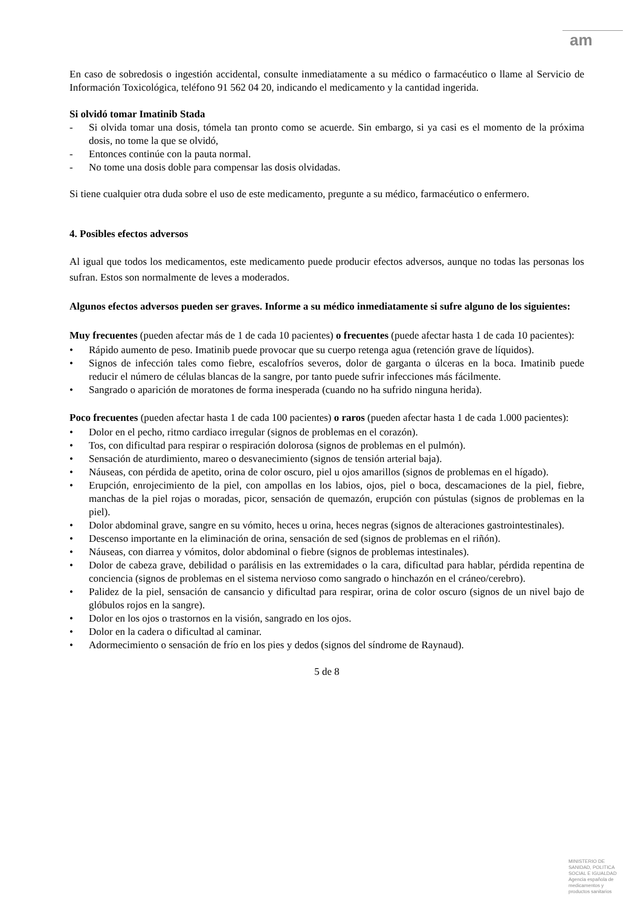am
En caso de sobredosis o ingestión accidental, consulte inmediatamente a su médico o farmacéutico o llame al Servicio de Información Toxicológica, teléfono 91 562 04 20, indicando el medicamento y la cantidad ingerida.
Si olvidó tomar Imatinib Stada
- Si olvida tomar una dosis, tómela tan pronto como se acuerde. Sin embargo, si ya casi es el momento de la próxima dosis, no tome la que se olvidó,
- Entonces continúe con la pauta normal.
- No tome una dosis doble para compensar las dosis olvidadas.
Si tiene cualquier otra duda sobre el uso de este medicamento, pregunte a su médico, farmacéutico o enfermero.
4. Posibles efectos adversos
Al igual que todos los medicamentos, este medicamento puede producir efectos adversos, aunque no todas las personas los sufran. Estos son normalmente de leves a moderados.
Algunos efectos adversos pueden ser graves. Informe a su médico inmediatamente si sufre alguno de los siguientes:
Muy frecuentes (pueden afectar más de 1 de cada 10 pacientes) o frecuentes (puede afectar hasta 1 de cada 10 pacientes):
• Rápido aumento de peso. Imatinib puede provocar que su cuerpo retenga agua (retención grave de líquidos).
• Signos de infección tales como fiebre, escalofríos severos, dolor de garganta o úlceras en la boca. Imatinib puede reducir el número de células blancas de la sangre, por tanto puede sufrir infecciones más fácilmente.
• Sangrado o aparición de moratones de forma inesperada (cuando no ha sufrido ninguna herida).
Poco frecuentes (pueden afectar hasta 1 de cada 100 pacientes) o raros (pueden afectar hasta 1 de cada 1.000 pacientes):
• Dolor en el pecho, ritmo cardiaco irregular (signos de problemas en el corazón).
• Tos, con dificultad para respirar o respiración dolorosa (signos de problemas en el pulmón).
• Sensación de aturdimiento, mareo o desvanecimiento (signos de tensión arterial baja).
• Náuseas, con pérdida de apetito, orina de color oscuro, piel u ojos amarillos (signos de problemas en el hígado).
• Erupción, enrojecimiento de la piel, con ampollas en los labios, ojos, piel o boca, descamaciones de la piel, fiebre, manchas de la piel rojas o moradas, picor, sensación de quemazón, erupción con pústulas (signos de problemas en la piel).
• Dolor abdominal grave, sangre en su vómito, heces u orina, heces negras (signos de alteraciones gastrointestinales).
• Descenso importante en la eliminación de orina, sensación de sed (signos de problemas en el riñón).
• Náuseas, con diarrea y vómitos, dolor abdominal o fiebre (signos de problemas intestinales).
• Dolor de cabeza grave, debilidad o parálisis en las extremidades o la cara, dificultad para hablar, pérdida repentina de conciencia (signos de problemas en el sistema nervioso como sangrado o hinchazón en el cráneo/cerebro).
• Palidez de la piel, sensación de cansancio y dificultad para respirar, orina de color oscuro (signos de un nivel bajo de glóbulos rojos en la sangre).
• Dolor en los ojos o trastornos en la visión, sangrado en los ojos.
• Dolor en la cadera o dificultad al caminar.
• Adormecimiento o sensación de frío en los pies y dedos (signos del síndrome de Raynaud).
5 de 8
MINISTERIO DE
SANIDAD, POLITICA
SOCIAL E IGUALDAD
Agencia española de
medicamentos y
productos sanitarios